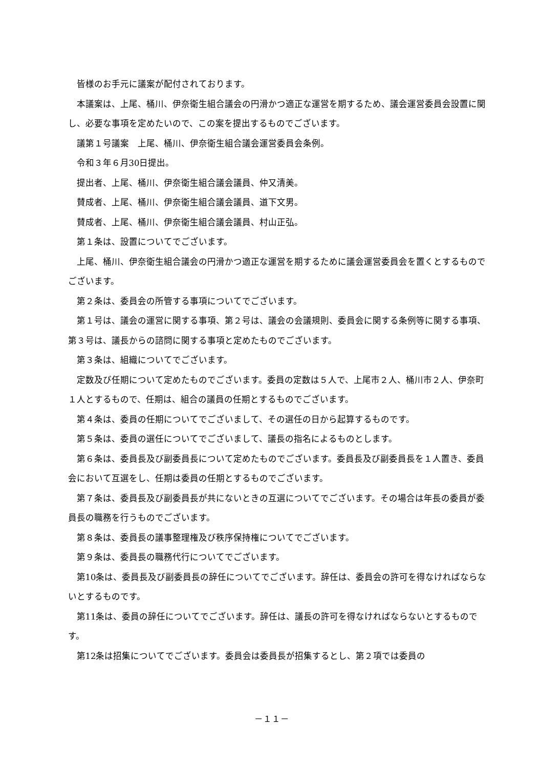皆様のお手元に議案が配付されております。
本議案は、上尾、桶川、伊奈衛生組合議会の円滑かつ適正な運営を期するため、議会運営委員会設置に関し、必要な事項を定めたいので、この案を提出するものでございます。
議第１号議案　上尾、桶川、伊奈衛生組合議会運営委員会条例。
令和３年６月30日提出。
提出者、上尾、桶川、伊奈衛生組合議会議員、仲又清美。
賛成者、上尾、桶川、伊奈衛生組合議会議員、道下文男。
賛成者、上尾、桶川、伊奈衛生組合議会議員、村山正弘。
第１条は、設置についてでございます。
上尾、桶川、伊奈衛生組合議会の円滑かつ適正な運営を期するために議会運営委員会を置くとするものでございます。
第２条は、委員会の所管する事項についてでございます。
第１号は、議会の運営に関する事項、第２号は、議会の会議規則、委員会に関する条例等に関する事項、第３号は、議長からの諮問に関する事項と定めたものでございます。
第３条は、組織についてでございます。
定数及び任期について定めたものでございます。委員の定数は５人で、上尾市２人、桶川市２人、伊奈町１人とするもので、任期は、組合の議員の任期とするものでございます。
第４条は、委員の任期についてでございまして、その選任の日から起算するものです。
第５条は、委員の選任についてでございまして、議長の指名によるものとします。
第６条は、委員長及び副委員長について定めたものでございます。委員長及び副委員長を１人置き、委員会において互選をし、任期は委員の任期とするものでございます。
第７条は、委員長及び副委員長が共にないときの互選についてでございます。その場合は年長の委員が委員長の職務を行うものでございます。
第８条は、委員長の議事整理権及び秩序保持権についてでございます。
第９条は、委員長の職務代行についてでございます。
第10条は、委員長及び副委員長の辞任についてでございます。辞任は、委員会の許可を得なければならないとするものです。
第11条は、委員の辞任についてでございます。辞任は、議長の許可を得なければならないとするものです。
第12条は招集についてでございます。委員会は委員長が招集するとし、第２項では委員の
－１１－